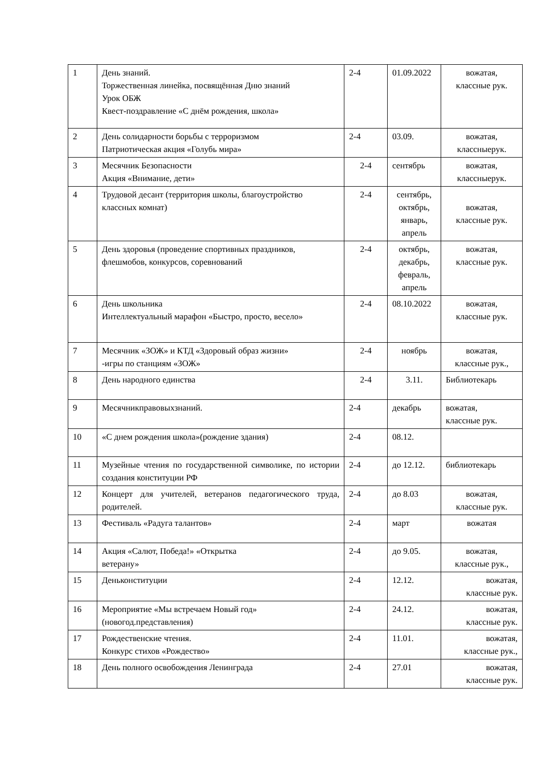| 1 | День знаний. Торжественная линейка, посвящённая Дню знаний Урок ОБЖ Квест-поздравление «С днём рождения, школа» | 2-4 | 01.09.2022 | вожатая, классные рук. |
| 2 | День солидарности борьбы с терроризмом Патриотическая акция «Голубь мира» | 2-4 | 03.09. | вожатая, классныерук. |
| 3 | Месячник Безопасности Акция «Внимание, дети» | 2-4 | сентябрь | вожатая, классныерук. |
| 4 | Трудовой десант (территория школы, благоустройство классных комнат) | 2-4 | сентябрь, октябрь, январь, апрель | вожатая, классные рук. |
| 5 | День здоровья (проведение спортивных праздников, флешмобов, конкурсов, соревнований | 2-4 | октябрь, декабрь, февраль, апрель | вожатая, классные рук. |
| 6 | День школьника Интеллектуальный марафон «Быстро, просто, весело» | 2-4 | 08.10.2022 | вожатая, классные рук. |
| 7 | Месячник «ЗОЖ» и КТД «Здоровый образ жизни» -игры по станциям «ЗОЖ» | 2-4 | ноябрь | вожатая, классные рук., |
| 8 | День народного единства | 2-4 | 3.11. | Библиотекарь |
| 9 | Месячникправовыхзнаний. | 2-4 | декабрь | вожатая, классные рук. |
| 10 | «С днем рождения школа»(рождение здания) | 2-4 | 08.12. | |
| 11 | Музейные чтения по государственной символике, по истории создания конституции РФ | 2-4 | до 12.12. | библиотекарь |
| 12 | Концерт для учителей, ветеранов педагогического труда, родителей. | 2-4 | до 8.03 | вожатая, классные рук. |
| 13 | Фестиваль «Радуга талантов» | 2-4 | март | вожатая |
| 14 | Акция «Салют, Победа!» «Открытка ветерану» | 2-4 | до 9.05. | вожатая, классные рук., |
| 15 | Деньконституции | 2-4 | 12.12. | вожатая, классные рук. |
| 16 | Мероприятие «Мы встречаем Новый год» (новогод.представления) | 2-4 | 24.12. | вожатая, классные рук. |
| 17 | Рождественские чтения. Конкурс стихов «Рождество» | 2-4 | 11.01. | вожатая, классные рук., |
| 18 | День полного освобождения Ленинграда | 2-4 | 27.01 | вожатая, классные рук. |